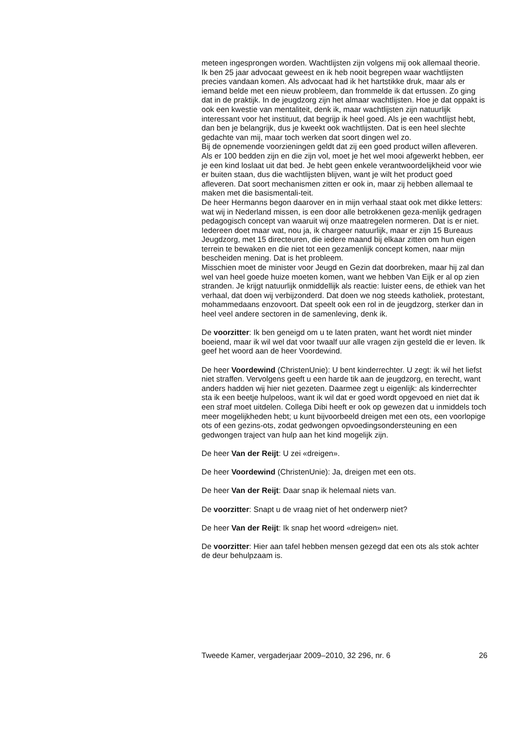meteen ingesprongen worden. Wachtlijsten zijn volgens mij ook allemaal theorie. Ik ben 25 jaar advocaat geweest en ik heb nooit begrepen waar wachtlijsten precies vandaan komen. Als advocaat had ik het hartstikke druk, maar als er iemand belde met een nieuw probleem, dan frommelde ik dat ertussen. Zo ging dat in de praktijk. In de jeugdzorg zijn het almaar wachtlijsten. Hoe je dat oppakt is ook een kwestie van mentaliteit, denk ik, maar wachtlijsten zijn natuurlijk interessant voor het instituut, dat begrijp ik heel goed. Als je een wachtlijst hebt, dan ben je belangrijk, dus je kweekt ook wachtlijsten. Dat is een heel slechte gedachte van mij, maar toch werken dat soort dingen wel zo.
Bij de opnemende voorzieningen geldt dat zij een goed product willen afleveren. Als er 100 bedden zijn en die zijn vol, moet je het wel mooi afgewerkt hebben, eer je een kind loslaat uit dat bed. Je hebt geen enkele verantwoordelijkheid voor wie er buiten staan, dus die wachtlijsten blijven, want je wilt het product goed afleveren. Dat soort mechanismen zitten er ook in, maar zij hebben allemaal te maken met die basismentali-teit.
De heer Hermanns begon daarover en in mijn verhaal staat ook met dikke letters: wat wij in Nederland missen, is een door alle betrokkenen geza-menlijk gedragen pedagogisch concept van waaruit wij onze maatregelen normeren. Dat is er niet. Iedereen doet maar wat, nou ja, ik chargeer natuurlijk, maar er zijn 15 Bureaus Jeugdzorg, met 15 directeuren, die iedere maand bij elkaar zitten om hun eigen terrein te bewaken en die niet tot een gezamenlijk concept komen, naar mijn bescheiden mening. Dat is het probleem.
Misschien moet de minister voor Jeugd en Gezin dat doorbreken, maar hij zal dan wel van heel goede huize moeten komen, want we hebben Van Eijk er al op zien stranden. Je krijgt natuurlijk onmiddellijk als reactie: luister eens, de ethiek van het verhaal, dat doen wij verbijzonderd. Dat doen we nog steeds katholiek, protestant, mohammedaans enzovoort. Dat speelt ook een rol in de jeugdzorg, sterker dan in heel veel andere sectoren in de samenleving, denk ik.
De voorzitter: Ik ben geneigd om u te laten praten, want het wordt niet minder boeiend, maar ik wil wel dat voor twaalf uur alle vragen zijn gesteld die er leven. Ik geef het woord aan de heer Voordewind.
De heer Voordewind (ChristenUnie): U bent kinderrechter. U zegt: ik wil het liefst niet straffen. Vervolgens geeft u een harde tik aan de jeugdzorg, en terecht, want anders hadden wij hier niet gezeten. Daarmee zegt u eigenlijk: als kinderrechter sta ik een beetje hulpeloos, want ik wil dat er goed wordt opgevoed en niet dat ik een straf moet uitdelen. Collega Dibi heeft er ook op gewezen dat u inmiddels toch meer mogelijkheden hebt; u kunt bijvoorbeeld dreigen met een ots, een voorlopige ots of een gezins-ots, zodat gedwongen opvoedingsondersteuning en een gedwongen traject van hulp aan het kind mogelijk zijn.
De heer Van der Reijt: U zei «dreigen».
De heer Voordewind (ChristenUnie): Ja, dreigen met een ots.
De heer Van der Reijt: Daar snap ik helemaal niets van.
De voorzitter: Snapt u de vraag niet of het onderwerp niet?
De heer Van der Reijt: Ik snap het woord «dreigen» niet.
De voorzitter: Hier aan tafel hebben mensen gezegd dat een ots als stok achter de deur behulpzaam is.
Tweede Kamer, vergaderjaar 2009–2010, 32 296, nr. 6 26